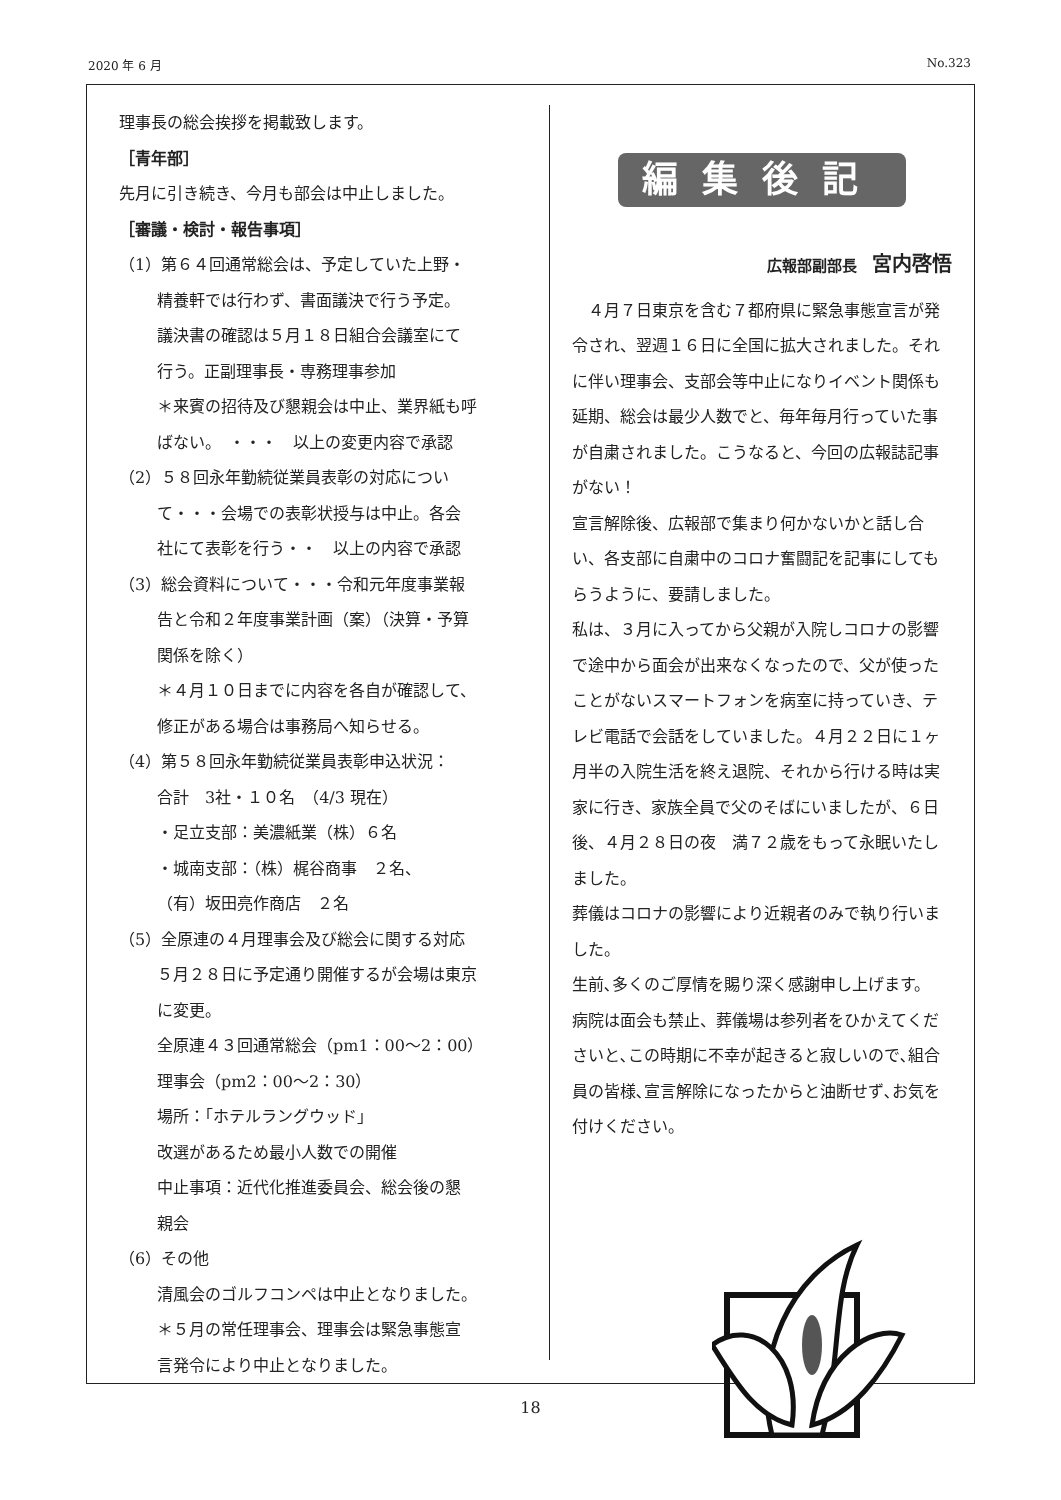2020 年 6 月 No.323
理事長の総会挨拶を掲載致します。
［青年部］
先月に引き続き、今月も部会は中止しました。
［審議・検討・報告事項］
（1）第６４回通常総会は、予定していた上野・
精養軒では行わず、書面議決で行う予定。
議決書の確認は５月１８日組合会議室にて
行う。正副理事長・専務理事参加
＊来賓の招待及び懇親会は中止、業界紙も呼
ばない。　・・・　以上の変更内容で承認
（2）５８回永年勤続従業員表彰の対応につい
て・・・会場での表彰状授与は中止。各会
社にて表彰を行う・・　以上の内容で承認
（3）総会資料について・・・令和元年度事業報
告と令和２年度事業計画（案）（決算・予算
関係を除く）
＊４月１０日までに内容を各自が確認して、
修正がある場合は事務局へ知らせる。
（4）第５８回永年勤続従業員表彰申込状況：
合計　3社・１０名　（4/3 現在）
・足立支部：美濃紙業（株）６名
・城南支部：（株）梶谷商事　２名、
（有）坂田亮作商店　２名
（5）全原連の４月理事会及び総会に関する対応
５月２８日に予定通り開催するが会場は東京
に変更。
全原連４３回通常総会（pm1：00～2：00）
理事会（pm2：00～2：30）
場所：「ホテルラングウッド」
改選があるため最小人数での開催
中止事項：近代化推進委員会、総会後の懇
親会
（6）その他
清風会のゴルフコンペは中止となりました。
＊５月の常任理事会、理事会は緊急事態宣
言発令により中止となりました。
編集後記
広報部副部長　宮内啓悟
　４月７日東京を含む７都府県に緊急事態宣言が発令され、翌週１６日に全国に拡大されました。それに伴い理事会、支部会等中止になりイベント関係も延期、総会は最少人数でと、毎年毎月行っていた事が自粛されました。こうなると、今回の広報誌記事がない！
宣言解除後、広報部で集まり何かないかと話し合い、各支部に自粛中のコロナ奮闘記を記事にしてもらうように、要請しました。
私は、３月に入ってから父親が入院しコロナの影響で途中から面会が出来なくなったので、父が使ったことがないスマートフォンを病室に持っていき、テレビ電話で会話をしていました。４月２２日に１ヶ月半の入院生活を終え退院、それから行ける時は実家に行き、家族全員で父のそばにいましたが、６日後、４月２８日の夜　満７２歳をもって永眠いたしました。
葬儀はコロナの影響により近親者のみで執り行いました。
生前､多くのご厚情を賜り深く感謝申し上げます。
病院は面会も禁止、葬儀場は参列者をひかえてくださいと､この時期に不幸が起きると寂しいので､組合員の皆様､宣言解除になったからと油断せず､お気を付けください。
18